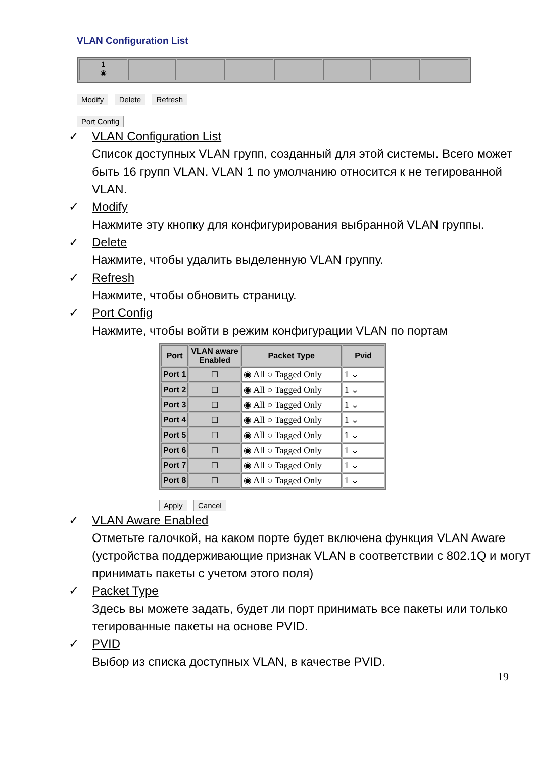VLAN Configuration List
1
◉
Modify Delete Refresh
Port Config
✓ VLAN Configuration List
Список доступных VLAN групп, созданный для этой системы. Всего может быть 16 групп VLAN. VLAN 1 по умолчанию относится к не тегированной VLAN.
✓ Modify
Нажмите эту кнопку для конфигурирования выбранной VLAN группы.
✓ Delete
Нажмите, чтобы удалить выделенную VLAN группу.
✓ Refresh
Нажмите, чтобы обновить страницу.
✓ Port Config
Нажмите, чтобы войти в режим конфигурации VLAN по портам
| Port | VLAN aware Enabled | Packet Type | Pvid |
| --- | --- | --- | --- |
| Port 1 | ☐ | ◉ All ○ Tagged Only | 1 ⌄ |
| Port 2 | ☐ | ◉ All ○ Tagged Only | 1 ⌄ |
| Port 3 | ☐ | ◉ All ○ Tagged Only | 1 ⌄ |
| Port 4 | ☐ | ◉ All ○ Tagged Only | 1 ⌄ |
| Port 5 | ☐ | ◉ All ○ Tagged Only | 1 ⌄ |
| Port 6 | ☐ | ◉ All ○ Tagged Only | 1 ⌄ |
| Port 7 | ☐ | ◉ All ○ Tagged Only | 1 ⌄ |
| Port 8 | ☐ | ◉ All ○ Tagged Only | 1 ⌄ |
Apply Cancel
✓ VLAN Aware Enabled
Отметьте галочкой, на каком порте будет включена функция VLAN Aware (устройства поддерживающие признак VLAN в соответствии с 802.1Q и могут принимать пакеты с учетом этого поля)
✓ Packet Type
Здесь вы можете задать, будет ли порт принимать все пакеты или только тегированные пакеты на основе PVID.
✓ PVID
Выбор из списка доступных VLAN, в качестве PVID.
19